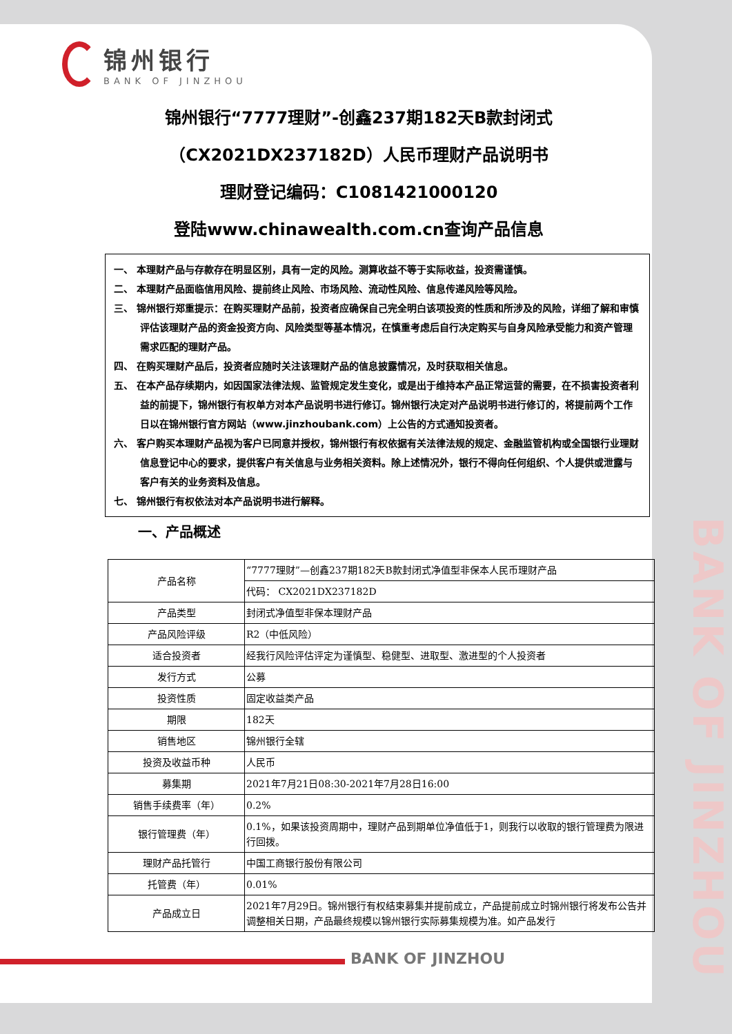BANK OF JINZHOU
锦州银行
BANK OF JINZHOU
锦州银行“7777理财”-创鑫237期182天B款封闭式
（CX2021DX237182D）人民币理财产品说明书
理财登记编码：C1081421000120
登陆www.chinawealth.com.cn查询产品信息
一、 本理财产品与存款存在明显区别，具有一定的风险。测算收益不等于实际收益，投资需谨慎。
二、 本理财产品面临信用风险、提前终止风险、市场风险、流动性风险、信息传递风险等风险。
三、 锦州银行郑重提示：在购买理财产品前，投资者应确保自己完全明白该项投资的性质和所涉及的风险，详细了解和审慎评估该理财产品的资金投资方向、风险类型等基本情况，在慎重考虑后自行决定购买与自身风险承受能力和资产管理需求匹配的理财产品。
四、 在购买理财产品后，投资者应随时关注该理财产品的信息披露情况，及时获取相关信息。
五、 在本产品存续期内，如因国家法律法规、监管规定发生变化，或是出于维持本产品正常运营的需要，在不损害投资者利益的前提下，锦州银行有权单方对本产品说明书进行修订。锦州银行决定对产品说明书进行修订的，将提前两个工作日以在锦州银行官方网站（www.jinzhoubank.com）上公告的方式通知投资者。
六、 客户购买本理财产品视为客户已同意并授权，锦州银行有权依据有关法律法规的规定、金融监管机构或全国银行业理财信息登记中心的要求，提供客户有关信息与业务相关资料。除上述情况外，银行不得向任何组织、个人提供或泄露与客户有关的业务资料及信息。
七、 锦州银行有权依法对本产品说明书进行解释。
一、产品概述
| 产品名称 | “7777理财”—创鑫237期182天B款封闭式净值型非保本人民币理财产品 |
| | 代码： CX2021DX237182D |
| 产品类型 | 封闭式净值型非保本理财产品 |
| 产品风险评级 | R2（中低风险） |
| 适合投资者 | 经我行风险评估评定为谨慎型、稳健型、进取型、激进型的个人投资者 |
| 发行方式 | 公募 |
| 投资性质 | 固定收益类产品 |
| 期限 | 182天 |
| 销售地区 | 锦州银行全辖 |
| 投资及收益币种 | 人民币 |
| 募集期 | 2021年7月21日08:30-2021年7月28日16:00 |
| 销售手续费率（年） | 0.2% |
| 银行管理费（年） | 0.1%，如果该投资周期中，理财产品到期单位净值低于1，则我行以收取的银行管理费为限进行回拨。 |
| 理财产品托管行 | 中国工商银行股份有限公司 |
| 托管费（年） | 0.01% |
| 产品成立日 | 2021年7月29日。锦州银行有权结束募集并提前成立，产品提前成立时锦州银行将发布公告并调整相关日期，产品最终规模以锦州银行实际募集规模为准。如产品发行 |
BANK OF JINZHOU